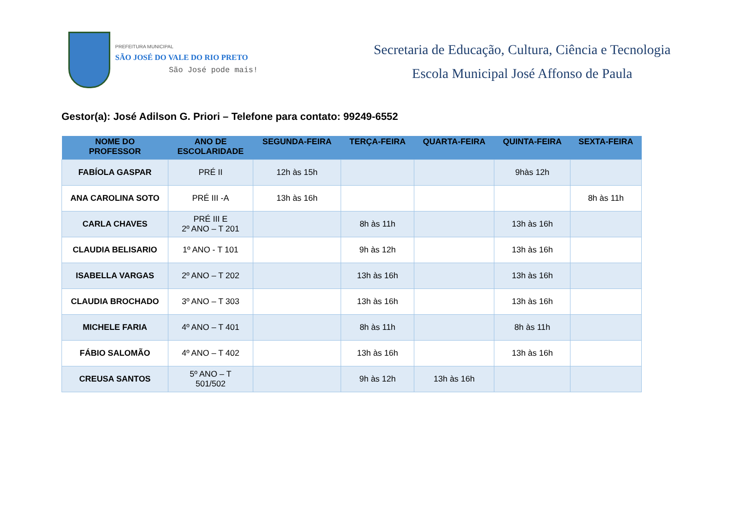PREFEITURA MUNICIPAL
SÃO JOSÉ DO VALE DO RIO PRETO
São José pode mais!
Secretaria de Educação, Cultura, Ciência e Tecnologia
Escola Municipal José Affonso de Paula
Gestor(a): José Adilson G. Priori – Telefone para contato: 99249-6552
| NOME DO PROFESSOR | ANO DE ESCOLARIDADE | SEGUNDA-FEIRA | TERÇA-FEIRA | QUARTA-FEIRA | QUINTA-FEIRA | SEXTA-FEIRA |
| --- | --- | --- | --- | --- | --- | --- |
| FABÍOLA GASPAR | PRÉ II | 12h às 15h | | | 9hàs 12h | |
| ANA CAROLINA SOTO | PRÉ III -A | 13h às 16h | | | | 8h às 11h |
| CARLA CHAVES | PRÉ III E 2º ANO – T 201 | | 8h às 11h | | 13h às 16h | |
| CLAUDIA BELISARIO | 1º ANO - T 101 | | 9h às 12h | | 13h às 16h | |
| ISABELLA VARGAS | 2º ANO – T 202 | | 13h às 16h | | 13h às 16h | |
| CLAUDIA BROCHADO | 3º ANO – T 303 | | 13h às 16h | | 13h às 16h | |
| MICHELE FARIA | 4º ANO – T 401 | | 8h às 11h | | 8h às 11h | |
| FÁBIO SALOMÃO | 4º ANO – T 402 | | 13h às 16h | | 13h às 16h | |
| CREUSA SANTOS | 5º ANO – T 501/502 | | 9h às 12h | 13h às 16h | | |